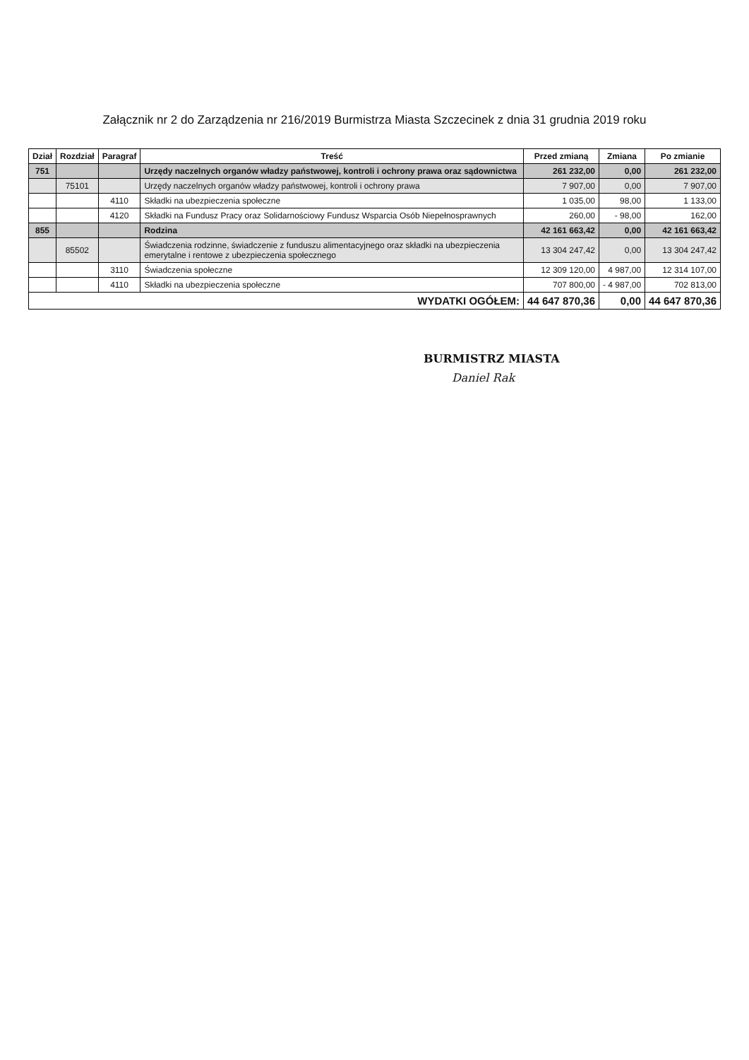Załącznik nr 2 do Zarządzenia nr 216/2019 Burmistrza Miasta Szczecinek z dnia 31 grudnia 2019 roku
| Dział | Rozdział | Paragraf | Treść | Przed zmianą | Zmiana | Po zmianie |
| --- | --- | --- | --- | --- | --- | --- |
| 751 | | | Urzędy naczelnych organów władzy państwowej, kontroli i ochrony prawa oraz sądownictwa | 261 232,00 | 0,00 | 261 232,00 |
| | 75101 | | Urzędy naczelnych organów władzy państwowej, kontroli i ochrony prawa | 7 907,00 | 0,00 | 7 907,00 |
| | | 4110 | Składki na ubezpieczenia społeczne | 1 035,00 | 98,00 | 1 133,00 |
| | | 4120 | Składki na Fundusz Pracy oraz Solidarnościowy Fundusz Wsparcia Osób Niepełnosprawnych | 260,00 | - 98,00 | 162,00 |
| 855 | | | Rodzina | 42 161 663,42 | 0,00 | 42 161 663,42 |
| | 85502 | | Świadczenia rodzinne, świadczenie z funduszu alimentacyjnego oraz składki na ubezpieczenia emerytalne i rentowe z ubezpieczenia społecznego | 13 304 247,42 | 0,00 | 13 304 247,42 |
| | | 3110 | Świadczenia społeczne | 12 309 120,00 | 4 987,00 | 12 314 107,00 |
| | | 4110 | Składki na ubezpieczenia społeczne | 707 800,00 | - 4 987,00 | 702 813,00 |
| WYDATKI OGÓŁEM: | | | | 44 647 870,36 | 0,00 | 44 647 870,36 |
BURMISTRZ MIASTA
Daniel Rak